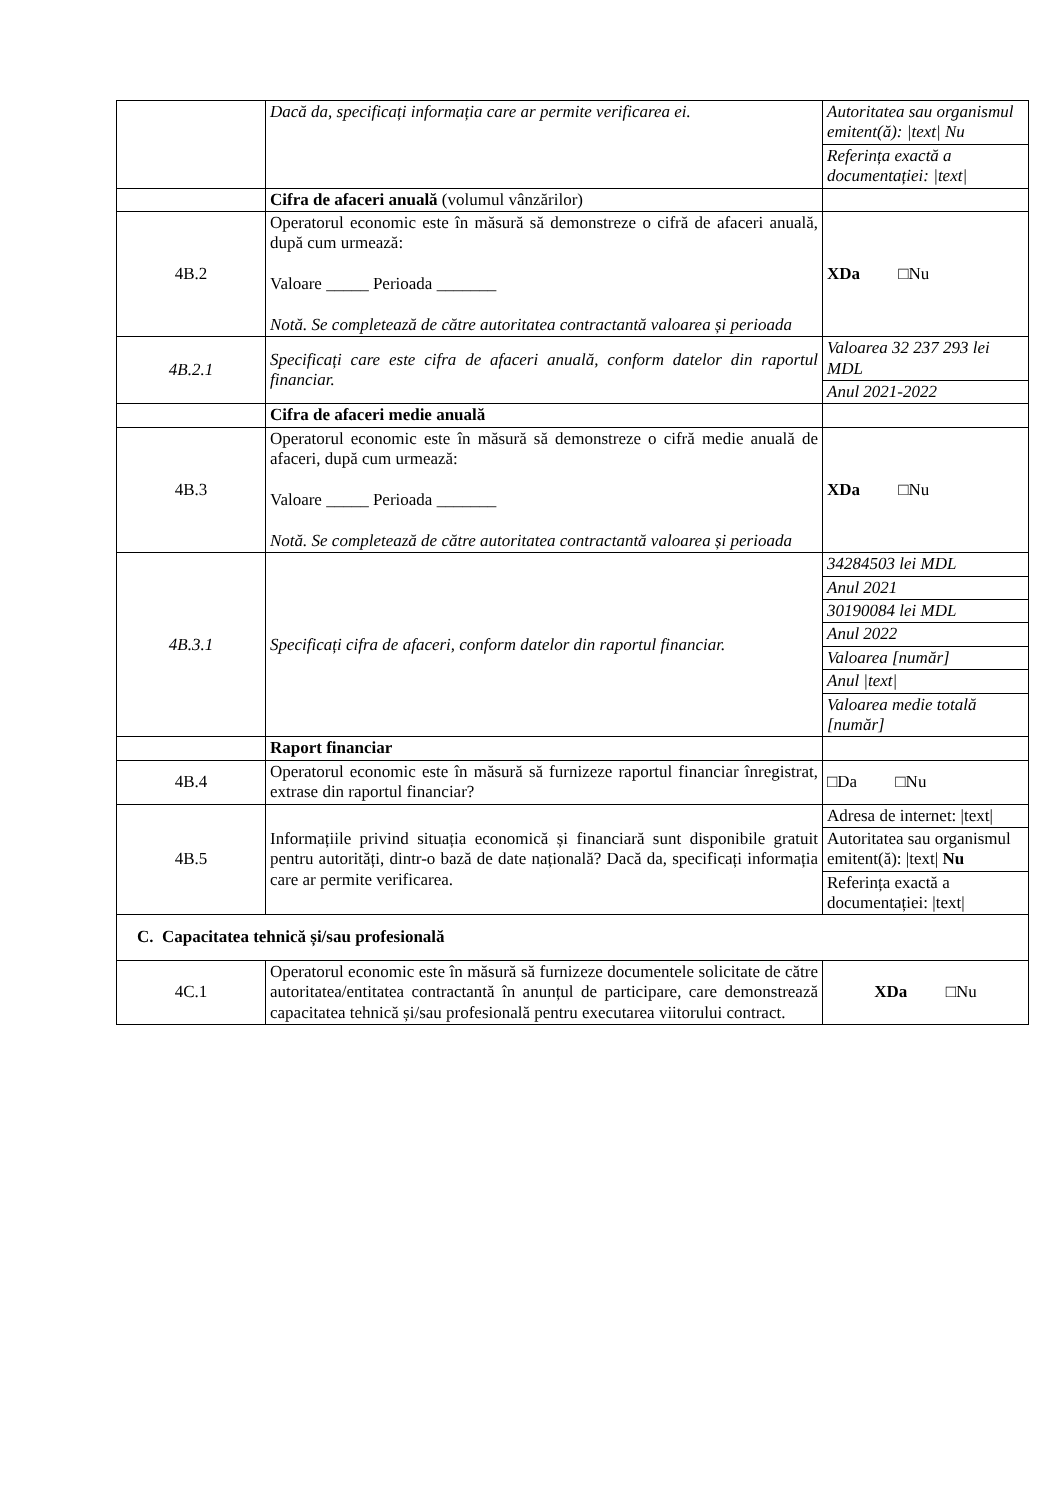| | Dacă da, specificați informația care ar permite verificarea ei. | / Autoritatea sau organismul emitent(ă): /text/ Nu / / Referința exactă a documentației: /text/ / |
| | Cifra de afaceri anuală (volumul vânzărilor) | |
| 4B.2 | Operatorul economic este în măsură să demonstreze o cifră de afaceri anuală, după cum urmează: Valoare _____ Perioada _______ Notă. Se completează de către autoritatea contractantă valoarea și perioada | XDa □Nu |
| 4B.2.1 | Specificați care este cifra de afaceri anuală, conform datelor din raportul financiar. | / Valoarea 32 237 293 lei MDL / / Anul 2021-2022 / |
| | Cifra de afaceri medie anuală | |
| 4B.3 | Operatorul economic este în măsură să demonstreze o cifră medie anuală de afaceri, după cum urmează: Valoare _____ Perioada _______ Notă. Se completează de către autoritatea contractantă valoarea și perioada | XDa □Nu |
| 4B.3.1 | Specificați cifra de afaceri, conform datelor din raportul financiar. | / 34284503 lei MDL / / Anul 2021 / / 30190084 lei MDL / / Anul 2022 / / Valoarea [număr] / / Anul /text/ / / Valoarea medie totală [număr] / |
| | Raport financiar | |
| 4B.4 | Operatorul economic este în măsură să furnizeze raportul financiar înregistrat, extrase din raportul financiar? | □Da □Nu |
| 4B.5 | Informațiile privind situația economică și financiară sunt disponibile gratuit pentru autorități, dintr-o bază de date națională? Dacă da, specificați informația care ar permite verificarea. | / Adresa de internet: /text/ / / Autoritatea sau organismul emitent(ă): /text/ Nu / / Referința exactă a documentației: /text/ / |
| C. Capacitatea tehnică și/sau profesională | | |
| 4C.1 | Operatorul economic este în măsură să furnizeze documentele solicitate de către autoritatea/entitatea contractantă în anunțul de participare, care demonstrează capacitatea tehnică și/sau profesională pentru executarea viitorului contract. | XDa □Nu |